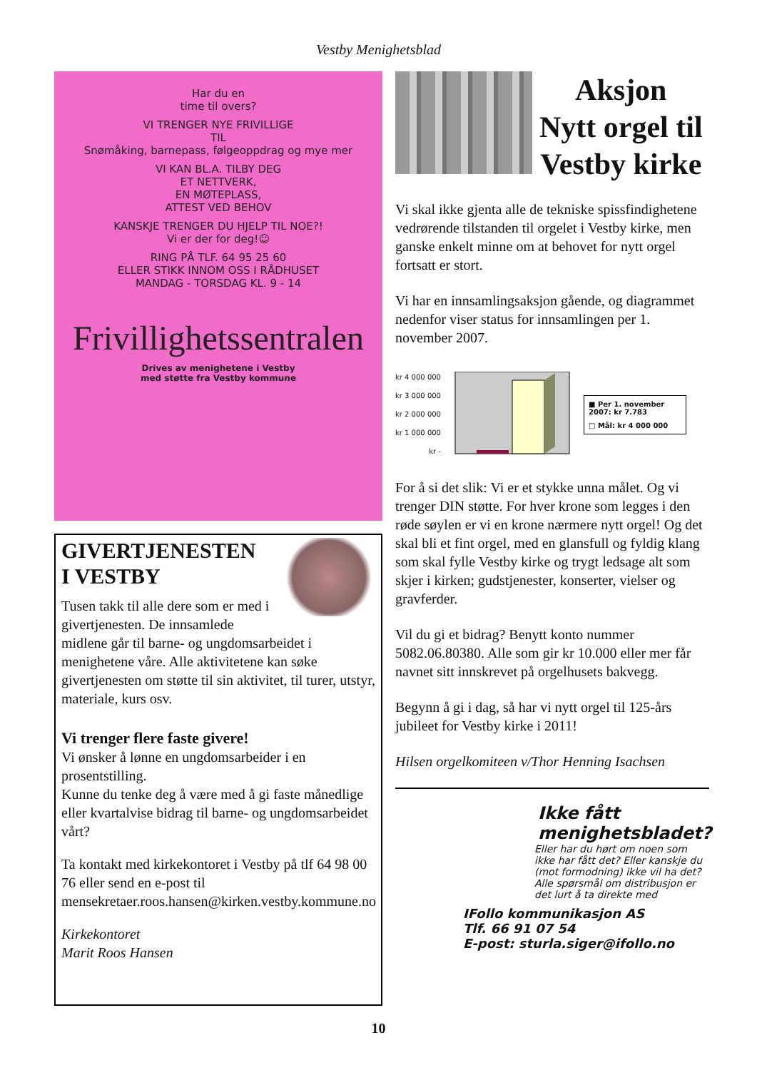Vestby Menighetsblad
Har du en
time til overs?
VI TRENGER NYE FRIVILLIGE
TIL
Snømåking, barnepass, følgeoppdrag og mye mer
VI KAN BL.A. TILBY DEG
ET NETTVERK,
EN MØTEPLASS,
ATTEST VED BEHOV
KANSKJE TRENGER DU HJELP TIL NOE?!
Vi er der for deg!☺
RING PÅ TLF. 64 95 25 60
ELLER STIKK INNOM OSS I RÅDHUSET
MANDAG - TORSDAG KL. 9 - 14
Frivillighetssentralen
Drives av menighetene i Vestby
med støtte fra Vestby kommune
GIVERTJENESTEN
I VESTBY
Tusen takk til alle dere som er med i givertjenesten. De innsamlede midlene går til barne- og ungdomsarbeidet i menighetene våre. Alle aktivitetene kan søke givertjenesten om støtte til sin aktivitet, til turer, utstyr, materiale, kurs osv.
Vi trenger flere faste givere!
Vi ønsker å lønne en ungdomsarbeider i en prosentstilling.
Kunne du tenke deg å være med å gi faste månedlige eller kvartalvise bidrag til barne- og ungdomsarbeidet vårt?
Ta kontakt med kirkekontoret i Vestby på tlf 64 98 00 76 eller send en e-post til mensekretaer.roos.hansen@kirken.vestby.kommune.no
Kirkekontoret
Marit Roos Hansen
Aksjon
Nytt orgel til
Vestby kirke
Vi skal ikke gjenta alle de tekniske spissfindighetene vedrørende tilstanden til orgelet i Vestby kirke, men ganske enkelt minne om at behovet for nytt orgel fortsatt er stort.
Vi har en innsamlingsaksjon gående, og diagrammet nedenfor viser status for innsamlingen per 1. november 2007.
kr 4 000 000
kr 3 000 000
kr 2 000 000
kr 1 000 000
kr -
■ Per 1. november 2007: kr 7.783
□ Mål: kr 4 000 000
For å si det slik: Vi er et stykke unna målet. Og vi trenger DIN støtte. For hver krone som legges i den røde søylen er vi en krone nærmere nytt orgel! Og det skal bli et fint orgel, med en glansfull og fyldig klang som skal fylle Vestby kirke og trygt ledsage alt som skjer i kirken; gudstjenester, konserter, vielser og gravferder.
Vil du gi et bidrag? Benytt konto nummer 5082.06.80380. Alle som gir kr 10.000 eller mer får navnet sitt innskrevet på orgelhusets bakvegg.
Begynn å gi i dag, så har vi nytt orgel til 125-års jubileet for Vestby kirke i 2011!
Hilsen orgelkomiteen v/Thor Henning Isachsen
Ikke fått
menighetsbladet?
Eller har du hørt om noen som ikke har fått det? Eller kanskje du (mot formodning) ikke vil ha det?
Alle spørsmål om distribusjon er det lurt å ta direkte med
IFollo kommunikasjon AS
Tlf. 66 91 07 54
E-post: sturla.siger@ifollo.no
10